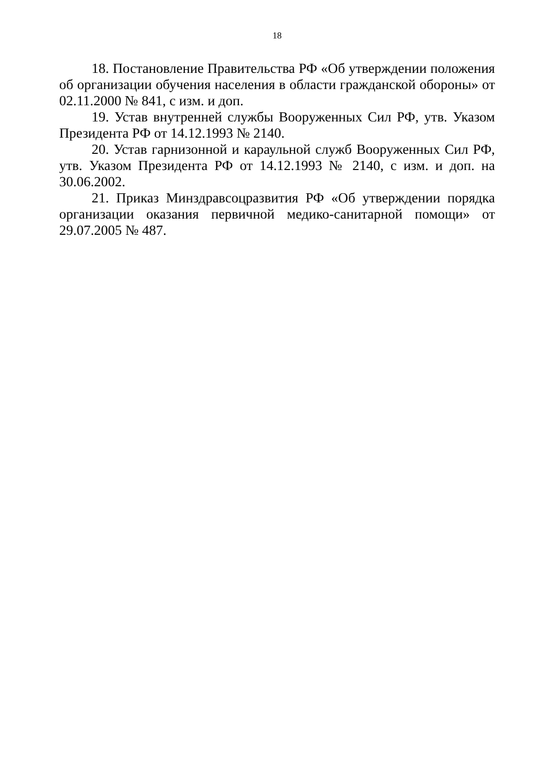18
18. Постановление Правительства РФ «Об утверждении поло­жения об организации обучения населения в области гражданской обороны» от 02.11.2000 № 841, с изм. и доп.
19. Устав внутренней службы Вооруженных Сил РФ, утв. Ука­зом Президента РФ от 14.12.1993 № 2140.
20. Устав гарнизонной и караульной служб Вооруженных Сил РФ, утв. Указом Президента РФ от 14.12.1993 № 2140, с изм. и доп. на 30.06.2002.
21. Приказ Минздравсоцразвития РФ «Об утверждении порядка организации оказания первичной медико-санитарной помощи» от 29.07.2005 № 487.